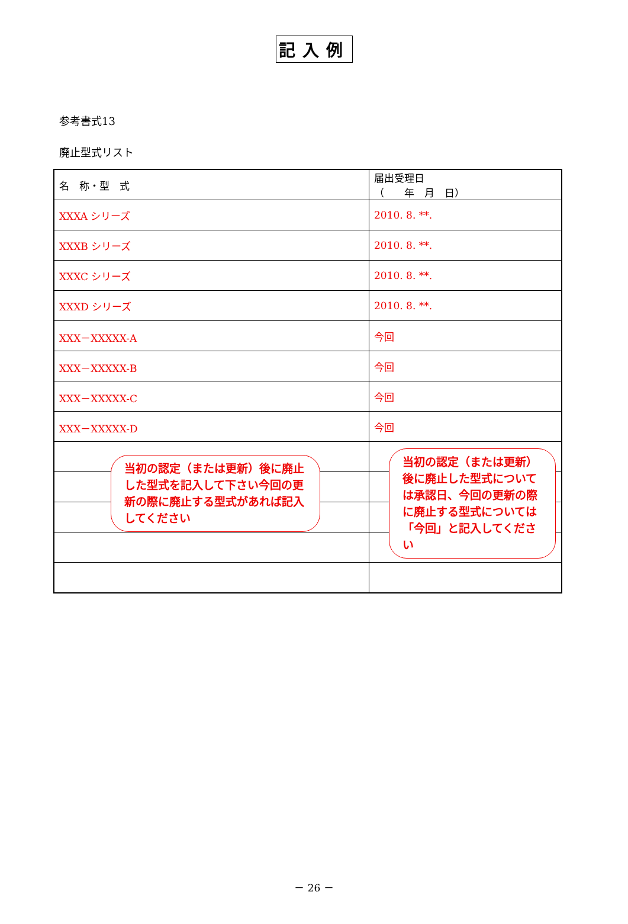記入例
参考書式13
廃止型式リスト
| 名 称・型 式 | 届出受理日 （ 年 月 日） |
| XXXA シリーズ | 2010. 8. **. |
| XXXB シリーズ | 2010. 8. **. |
| XXXC シリーズ | 2010. 8. **. |
| XXXD シリーズ | 2010. 8. **. |
| XXX－XXXXX-A | 今回 |
| XXX－XXXXX-B | 今回 |
| XXX－XXXXX-C | 今回 |
| XXX－XXXXX-D | 今回 |
当初の認定（または更新）後に廃止した型式を記入して下さい今回の更新の際に廃止する型式があれば記入してください
当初の認定（または更新）後に廃止した型式については承認日、今回の更新の際に廃止する型式については「今回」と記入してください
－ 26 －